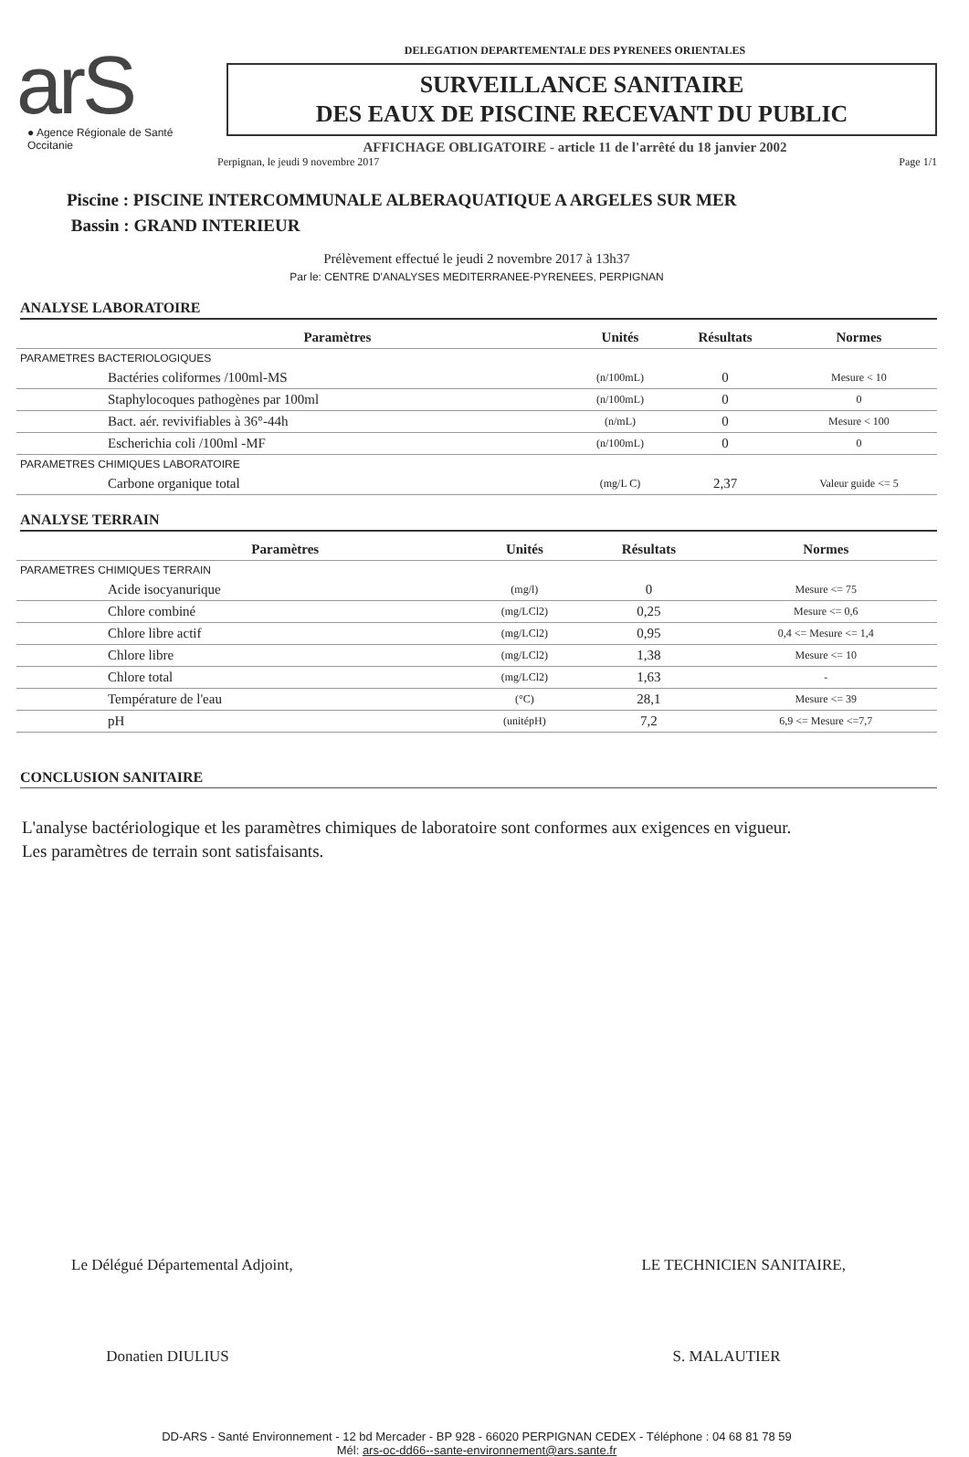arS
● Agence Régionale de Santé
Occitanie
DELEGATION DEPARTEMENTALE DES PYRENEES ORIENTALES
SURVEILLANCE SANITAIRE
DES EAUX DE PISCINE RECEVANT DU PUBLIC
AFFICHAGE OBLIGATOIRE - article 11 de l'arrêté du 18 janvier 2002
Perpignan, le jeudi 9 novembre 2017 Page 1/1
Piscine : PISCINE INTERCOMMUNALE ALBERAQUATIQUE A ARGELES SUR MER
Bassin : GRAND INTERIEUR
Prélèvement effectué le jeudi 2 novembre 2017 à 13h37
Par le: CENTRE D'ANALYSES MEDITERRANEE-PYRENEES, PERPIGNAN
ANALYSE LABORATOIRE
| Paramètres | Unités | Résultats | Normes |
| --- | --- | --- | --- |
| PARAMETRES BACTERIOLOGIQUES | | | |
| Bactéries coliformes /100ml-MS | (n/100mL) | 0 | Mesure < 10 |
| Staphylocoques pathogènes par 100ml | (n/100mL) | 0 | 0 |
| Bact. aér. revivifiables à 36°-44h | (n/mL) | 0 | Mesure < 100 |
| Escherichia coli /100ml -MF | (n/100mL) | 0 | 0 |
| PARAMETRES CHIMIQUES LABORATOIRE | | | |
| Carbone organique total | (mg/L C) | 2,37 | Valeur guide <= 5 |
ANALYSE TERRAIN
| Paramètres | Unités | Résultats | Normes |
| --- | --- | --- | --- |
| PARAMETRES CHIMIQUES TERRAIN | | | |
| Acide isocyanurique | (mg/l) | 0 | Mesure <= 75 |
| Chlore combiné | (mg/LCl2) | 0,25 | Mesure <= 0,6 |
| Chlore libre actif | (mg/LCl2) | 0,95 | 0,4 <= Mesure <= 1,4 |
| Chlore libre | (mg/LCl2) | 1,38 | Mesure <= 10 |
| Chlore total | (mg/LCl2) | 1,63 | - |
| Température de l'eau | (°C) | 28,1 | Mesure <= 39 |
| pH | (unitépH) | 7,2 | 6,9 <= Mesure <=7,7 |
CONCLUSION SANITAIRE
L'analyse bactériologique et les paramètres chimiques de laboratoire sont conformes aux exigences en vigueur.
Les paramètres de terrain sont satisfaisants.
Le Délégué Départemental Adjoint,
Donatien DIULIUS
LE TECHNICIEN SANITAIRE,
S. MALAUTIER
DD-ARS - Santé Environnement - 12 bd Mercader - BP 928 - 66020 PERPIGNAN CEDEX - Téléphone : 04 68 81 78 59
Mél: ars-oc-dd66--sante-environnement@ars.sante.fr